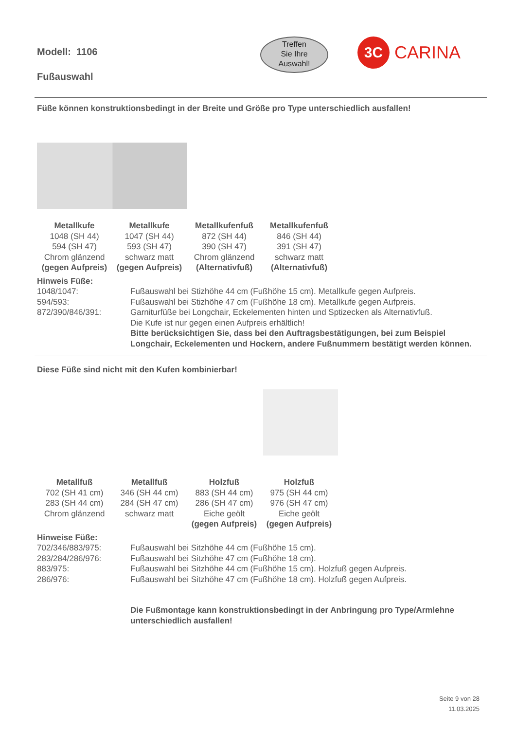Modell: 1106
Fußauswahl
Treffen
Sie Ihre
Auswahl!
3C
CARINA
Füße können konstruktionsbedingt in der Breite und Größe pro Type unterschiedlich ausfallen!
Metallkufe
1048 (SH 44)
594 (SH 47)
Chrom glänzend
(gegen Aufpreis)
Metallkufe
1047 (SH 44)
593 (SH 47)
schwarz matt
(gegen Aufpreis)
Metallkufenfuß
872 (SH 44)
390 (SH 47)
Chrom glänzend
(Alternativfuß)
Metallkufenfuß
846 (SH 44)
391 (SH 47)
schwarz matt
(Alternativfuß)
| Hinweis Füße: | |
| 1048/1047: | Fußauswahl bei Stizhöhe 44 cm (Fußhöhe 15 cm). Metallkufe gegen Aufpreis. |
| 594/593: | Fußauswahl bei Stizhöhe 47 cm (Fußhöhe 18 cm). Metallkufe gegen Aufpreis. |
| 872/390/846/391: | Garniturfüße bei Longchair, Eckelementen hinten und Sptizecken als Alternativfuß. Die Kufe ist nur gegen einen Aufpreis erhältlich! Bitte berücksichtigen Sie, dass bei den Auftragsbestätigungen, bei zum Beispiel Longchair, Eckelementen und Hockern, andere Fußnummern bestätigt werden können. |
Diese Füße sind nicht mit den Kufen kombinierbar!
Metallfuß
702 (SH 41 cm)
283 (SH 44 cm)
Chrom glänzend
Metallfuß
346 (SH 44 cm)
284 (SH 47 cm)
schwarz matt
Holzfuß
883 (SH 44 cm)
286 (SH 47 cm)
Eiche geölt
(gegen Aufpreis)
Holzfuß
975 (SH 44 cm)
976 (SH 47 cm)
Eiche geölt
(gegen Aufpreis)
| Hinweise Füße: | |
| 702/346/883/975: | Fußauswahl bei Sitzhöhe 44 cm (Fußhöhe 15 cm). |
| 283/284/286/976: | Fußauswahl bei Sitzhöhe 47 cm (Fußhöhe 18 cm). |
| 883/975: | Fußauswahl bei Sitzhöhe 44 cm (Fußhöhe 15 cm). Holzfuß gegen Aufpreis. |
| 286/976: | Fußauswahl bei Sitzhöhe 47 cm (Fußhöhe 18 cm). Holzfuß gegen Aufpreis. |
| | Die Fußmontage kann konstruktionsbedingt in der Anbringung pro Type/Armlehne unterschiedlich ausfallen! |
Seite 9 von 28
11.03.2025